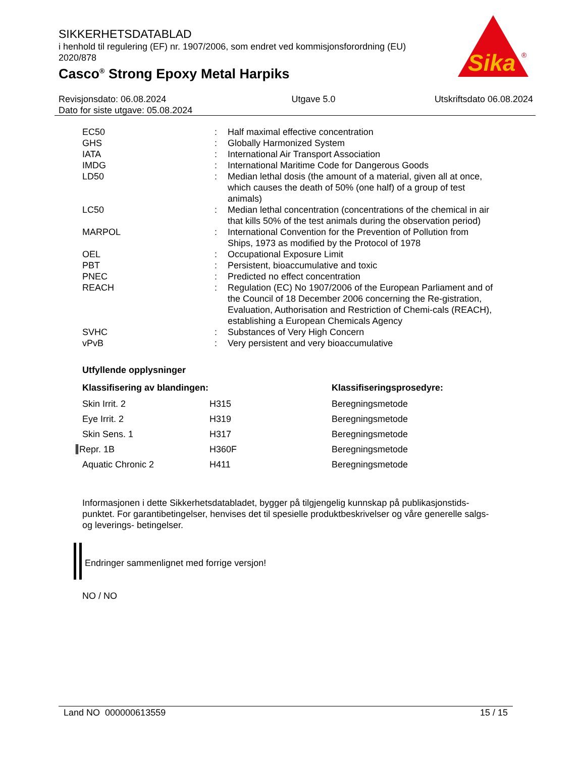SIKKERHETSDATABLAD
i henhold til regulering (EF) nr. 1907/2006, som endret ved kommisjonsforordning (EU) 2020/878
Casco<sup>®</sup> Strong Epoxy Metal Harpiks
Sika
®
Revisjonsdato: 06.08.2024
Dato for siste utgave: 05.08.2024
Utgave 5.0 Utskriftsdato 06.08.2024
| EC50 | : | Half maximal effective concentration |
| GHS | : | Globally Harmonized System |
| IATA | : | International Air Transport Association |
| IMDG | : | International Maritime Code for Dangerous Goods |
| LD50 | : | Median lethal dosis (the amount of a material, given all at once, which causes the death of 50% (one half) of a group of test animals) |
| LC50 | : | Median lethal concentration (concentrations of the chemical in air that kills 50% of the test animals during the observation period) |
| MARPOL | : | International Convention for the Prevention of Pollution from Ships, 1973 as modified by the Protocol of 1978 |
| OEL | : | Occupational Exposure Limit |
| PBT | : | Persistent, bioaccumulative and toxic |
| PNEC | : | Predicted no effect concentration |
| REACH | : | Regulation (EC) No 1907/2006 of the European Parliament and of the Council of 18 December 2006 concerning the Re-gistration, Evaluation, Authorisation and Restriction of Chemi-cals (REACH), establishing a European Chemicals Agency |
| SVHC | : | Substances of Very High Concern |
| vPvB | : | Very persistent and very bioaccumulative |
Utfyllende opplysninger
| Klassifisering av blandingen: | | Klassifiseringsprosedyre: |
| --- | --- | --- |
| Skin Irrit. 2 | H315 | Beregningsmetode |
| Eye Irrit. 2 | H319 | Beregningsmetode |
| Skin Sens. 1 | H317 | Beregningsmetode |
| Repr. 1B | H360F | Beregningsmetode |
| Aquatic Chronic 2 | H411 | Beregningsmetode |
Informasjonen i dette Sikkerhetsdatabladet, bygger på tilgjengelig kunnskap på publikasjonstids-punktet. For garantibetingelser, henvises det til spesielle produktbeskrivelser og våre generelle salgs- og leverings- betingelser.
Endringer sammenlignet med forrige versjon!
NO / NO
Land NO 000000613559 15 / 15